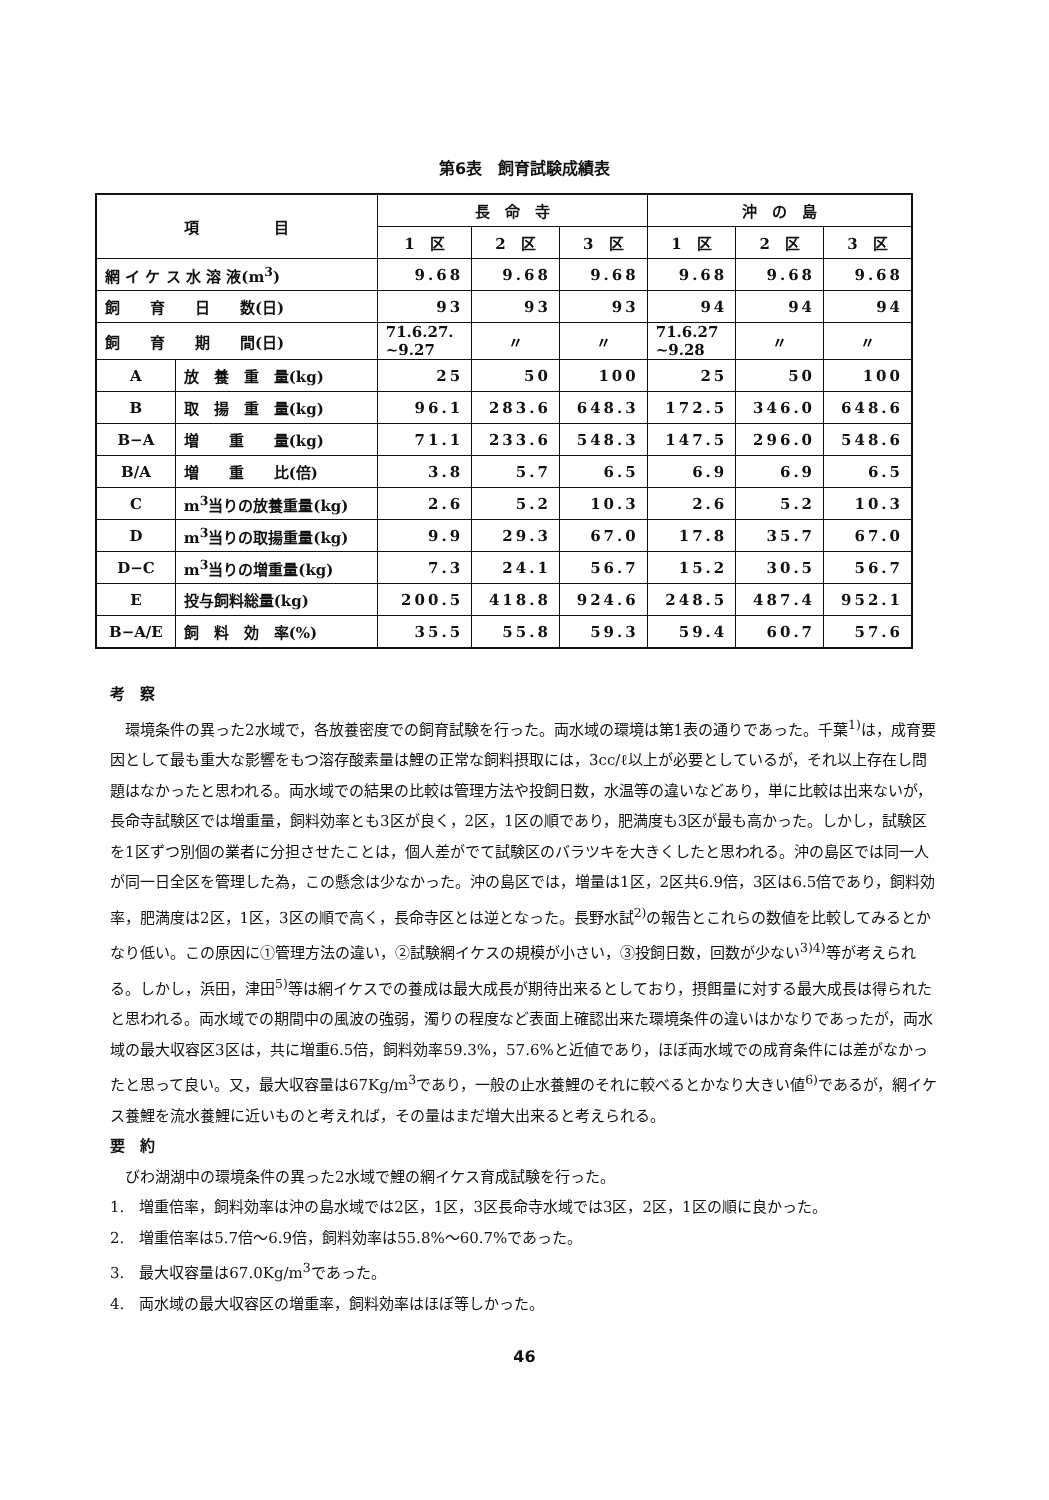第6表　飼育試験成績表
| 項 目 | | 長 命 寺 | | | 沖 の 島 | | |
| --- | --- | --- | --- | --- | --- | --- | --- |
| | | 1 区 | 2 区 | 3 区 | 1 区 | 2 区 | 3 区 |
| 網 イ ケ ス 水 溶 液(m<sup>3</sup>) | | 9.68 | 9.68 | 9.68 | 9.68 | 9.68 | 9.68 |
| 飼 育 日 数(日) | | 93 | 93 | 93 | 94 | 94 | 94 |
| 飼 育 期 間(日) | | 71.6.27. ~9.27 | 〃 | 〃 | 71.6.27 ~9.28 | 〃 | 〃 |
| A | 放 養 重 量(kg) | 25 | 50 | 100 | 25 | 50 | 100 |
| B | 取 揚 重 量(kg) | 96.1 | 283.6 | 648.3 | 172.5 | 346.0 | 648.6 |
| B−A | 増 重 量(kg) | 71.1 | 233.6 | 548.3 | 147.5 | 296.0 | 548.6 |
| B/A | 増 重 比(倍) | 3.8 | 5.7 | 6.5 | 6.9 | 6.9 | 6.5 |
| C | m<sup>3</sup>当りの放養重量(kg) | 2.6 | 5.2 | 10.3 | 2.6 | 5.2 | 10.3 |
| D | m<sup>3</sup>当りの取揚重量(kg) | 9.9 | 29.3 | 67.0 | 17.8 | 35.7 | 67.0 |
| D−C | m<sup>3</sup>当りの増重量(kg) | 7.3 | 24.1 | 56.7 | 15.2 | 30.5 | 56.7 |
| E | 投与飼料総量(kg) | 200.5 | 418.8 | 924.6 | 248.5 | 487.4 | 952.1 |
| B−A/E | 飼 料 効 率(%) | 35.5 | 55.8 | 59.3 | 59.4 | 60.7 | 57.6 |
考　察
環境条件の異った2水域で，各放養密度での飼育試験を行った。両水域の環境は第1表の通りであった。千葉<sup>1)</sup>は，成育要因として最も重大な影響をもつ溶存酸素量は鯉の正常な飼料摂取には，3cc/ℓ以上が必要としているが，それ以上存在し問題はなかったと思われる。両水域での結果の比較は管理方法や投飼日数，水温等の違いなどあり，単に比較は出来ないが，長命寺試験区では増重量，飼料効率とも3区が良く，2区，1区の順であり，肥満度も3区が最も高かった。しかし，試験区を1区ずつ別個の業者に分担させたことは，個人差がでて試験区のバラツキを大きくしたと思われる。沖の島区では同一人が同一日全区を管理した為，この懸念は少なかった。沖の島区では，増量は1区，2区共6.9倍，3区は6.5倍であり，飼料効率，肥満度は2区，1区，3区の順で高く，長命寺区とは逆となった。長野水試<sup>2)</sup>の報告とこれらの数値を比較してみるとかなり低い。この原因に①管理方法の違い，②試験網イケスの規模が小さい，③投飼日数，回数が少ない<sup>3)4)</sup>等が考えられる。しかし，浜田，津田<sup>5)</sup>等は網イケスでの養成は最大成長が期待出来るとしており，摂餌量に対する最大成長は得られたと思われる。両水域での期間中の風波の強弱，濁りの程度など表面上確認出来た環境条件の違いはかなりであったが，両水域の最大収容区3区は，共に増重6.5倍，飼料効率59.3%，57.6%と近値であり，ほぼ両水域での成育条件には差がなかったと思って良い。又，最大収容量は67Kg/m<sup>3</sup>であり，一般の止水養鯉のそれに較べるとかなり大きい値<sup>6)</sup>であるが，網イケス養鯉を流水養鯉に近いものと考えれば，その量はまだ増大出来ると考えられる。
要　約
びわ湖湖中の環境条件の異った2水域で鯉の網イケス育成試験を行った。
1.　増重倍率，飼料効率は沖の島水域では2区，1区，3区長命寺水域では3区，2区，1区の順に良かった。
2.　増重倍率は5.7倍～6.9倍，飼料効率は55.8%～60.7%であった。
3.　最大収容量は67.0Kg/m<sup>3</sup>であった。
4.　両水域の最大収容区の増重率，飼料効率はほぼ等しかった。
46